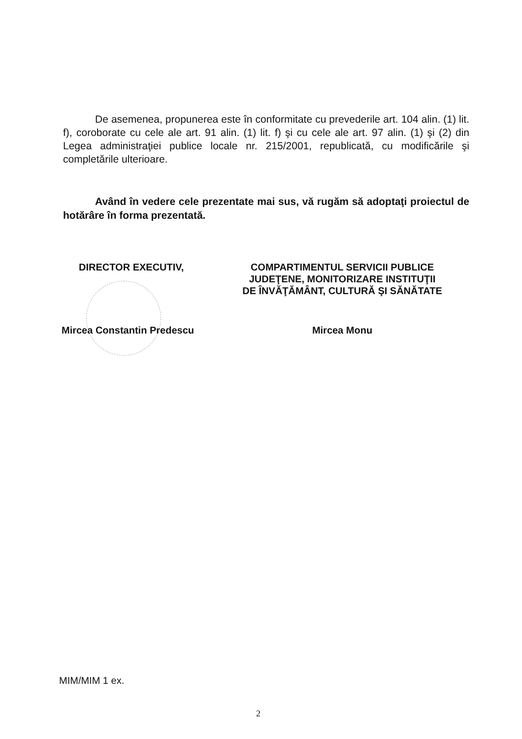De asemenea, propunerea este în conformitate cu prevederile art. 104 alin. (1) lit. f), coroborate cu cele ale art. 91 alin. (1) lit. f) şi cu cele ale art. 97 alin. (1) şi (2) din Legea administraţiei publice locale nr. 215/2001, republicată, cu modificările şi completările ulterioare.
Având în vedere cele prezentate mai sus, vă rugăm să adoptaţi proiectul de hotărâre în forma prezentată.
DIRECTOR EXECUTIV,
Mircea Constantin Predescu
COMPARTIMENTUL SERVICII PUBLICE
JUDEŢENE, MONITORIZARE INSTITUŢII
DE ÎNVĂŢĂMÂNT, CULTURĂ ŞI SĂNĂTATE
Mircea Monu
MIM/MIM 1 ex.
2